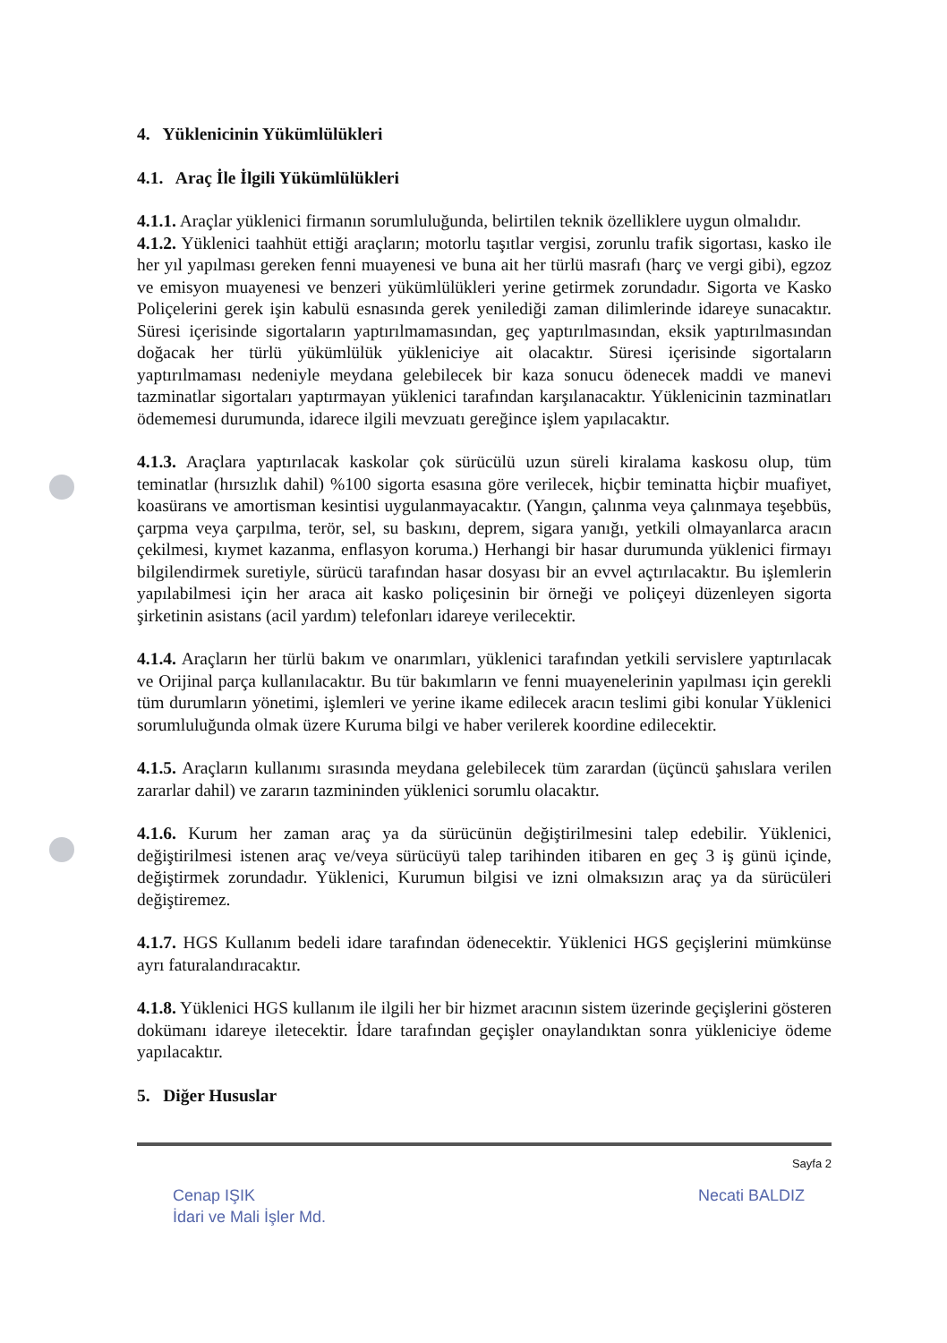4. Yüklenicinin Yükümlülükleri
4.1. Araç İle İlgili Yükümlülükleri
4.1.1. Araçlar yüklenici firmanın sorumluluğunda, belirtilen teknik özelliklere uygun olmalıdır.
4.1.2. Yüklenici taahhüt ettiği araçların; motorlu taşıtlar vergisi, zorunlu trafik sigortası, kasko ile her yıl yapılması gereken fenni muayenesi ve buna ait her türlü masrafı (harç ve vergi gibi), egzoz ve emisyon muayenesi ve benzeri yükümlülükleri yerine getirmek zorundadır. Sigorta ve Kasko Poliçelerini gerek işin kabulü esnasında gerek yenilediği zaman dilimlerinde idareye sunacaktır. Süresi içerisinde sigortaların yaptırılmamasından, geç yaptırılmasından, eksik yaptırılmasından doğacak her türlü yükümlülük yükleniciye ait olacaktır. Süresi içerisinde sigortaların yaptırılmaması nedeniyle meydana gelebilecek bir kaza sonucu ödenecek maddi ve manevi tazminatlar sigortaları yaptırmayan yüklenici tarafından karşılanacaktır. Yüklenicinin tazminatları ödememesi durumunda, idarece ilgili mevzuatı gereğince işlem yapılacaktır.
4.1.3. Araçlara yaptırılacak kaskolar çok sürücülü uzun süreli kiralama kaskosu olup, tüm teminatlar (hırsızlık dahil) %100 sigorta esasına göre verilecek, hiçbir teminatta hiçbir muafiyet, koasürans ve amortisman kesintisi uygulanmayacaktır. (Yangın, çalınma veya çalınmaya teşebbüs, çarpma veya çarpılma, terör, sel, su baskını, deprem, sigara yanığı, yetkili olmayanlarca aracın çekilmesi, kıymet kazanma, enflasyon koruma.) Herhangi bir hasar durumunda yüklenici firmayı bilgilendirmek suretiyle, sürücü tarafından hasar dosyası bir an evvel açtırılacaktır. Bu işlemlerin yapılabilmesi için her araca ait kasko poliçesinin bir örneği ve poliçeyi düzenleyen sigorta şirketinin asistans (acil yardım) telefonları idareye verilecektir.
4.1.4. Araçların her türlü bakım ve onarımları, yüklenici tarafından yetkili servislere yaptırılacak ve Orijinal parça kullanılacaktır. Bu tür bakımların ve fenni muayenelerinin yapılması için gerekli tüm durumların yönetimi, işlemleri ve yerine ikame edilecek aracın teslimi gibi konular Yüklenici sorumluluğunda olmak üzere Kuruma bilgi ve haber verilerek koordine edilecektir.
4.1.5. Araçların kullanımı sırasında meydana gelebilecek tüm zarardan (üçüncü şahıslara verilen zararlar dahil) ve zararın tazmininden yüklenici sorumlu olacaktır.
4.1.6. Kurum her zaman araç ya da sürücünün değiştirilmesini talep edebilir. Yüklenici, değiştirilmesi istenen araç ve/veya sürücüyü talep tarihinden itibaren en geç 3 iş günü içinde, değiştirmek zorundadır. Yüklenici, Kurumun bilgisi ve izni olmaksızın araç ya da sürücüleri değiştiremez.
4.1.7. HGS Kullanım bedeli idare tarafından ödenecektir. Yüklenici HGS geçişlerini mümkünse ayrı faturalandıracaktır.
4.1.8. Yüklenici HGS kullanım ile ilgili her bir hizmet aracının sistem üzerinde geçişlerini gösteren dokümanı idareye iletecektir. İdare tarafından geçişler onaylandıktan sonra yükleniciye ödeme yapılacaktır.
5. Diğer Hususlar
Sayfa 2
Cenap IŞIK
İdari ve Mali İşler Md. Necati BALDIZ